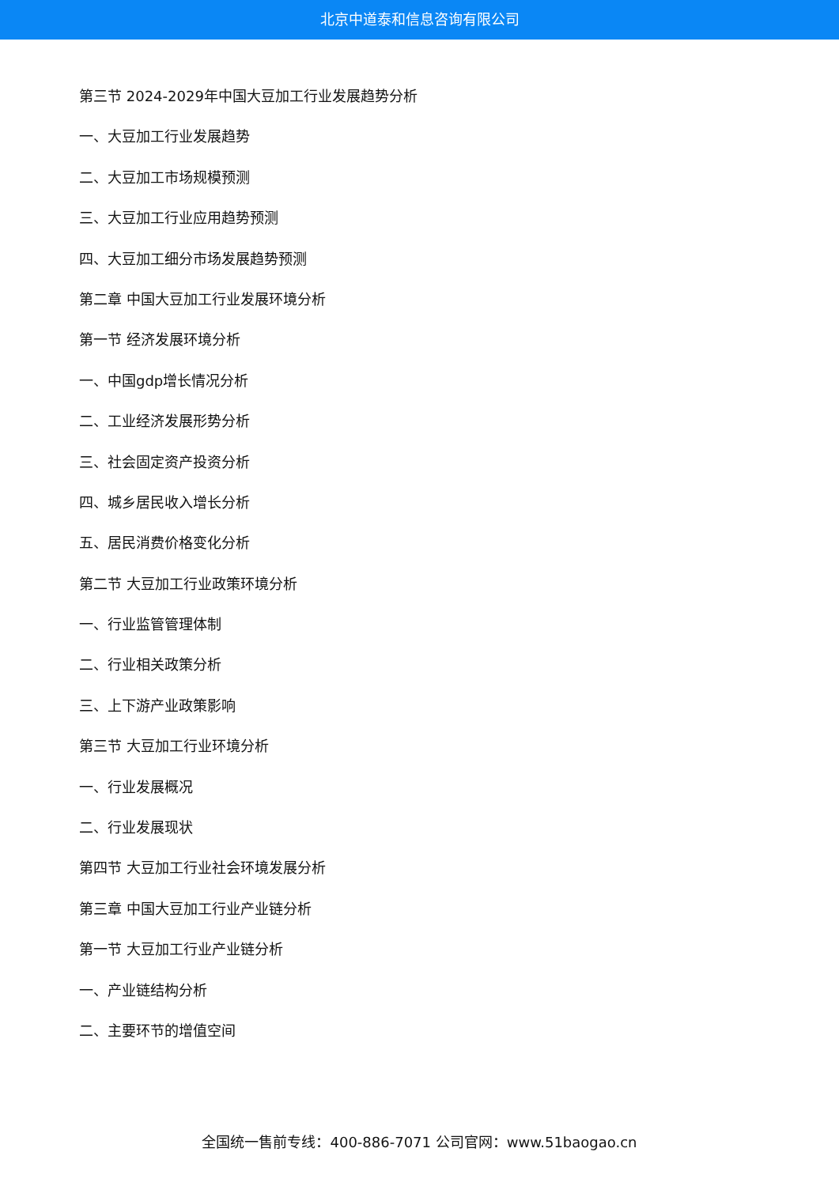北京中道泰和信息咨询有限公司
第三节 2024-2029年中国大豆加工行业发展趋势分析
一、大豆加工行业发展趋势
二、大豆加工市场规模预测
三、大豆加工行业应用趋势预测
四、大豆加工细分市场发展趋势预测
第二章 中国大豆加工行业发展环境分析
第一节 经济发展环境分析
一、中国gdp增长情况分析
二、工业经济发展形势分析
三、社会固定资产投资分析
四、城乡居民收入增长分析
五、居民消费价格变化分析
第二节 大豆加工行业政策环境分析
一、行业监管管理体制
二、行业相关政策分析
三、上下游产业政策影响
第三节 大豆加工行业环境分析
一、行业发展概况
二、行业发展现状
第四节 大豆加工行业社会环境发展分析
第三章 中国大豆加工行业产业链分析
第一节 大豆加工行业产业链分析
一、产业链结构分析
二、主要环节的增值空间
全国统一售前专线：400-886-7071 公司官网：www.51baogao.cn